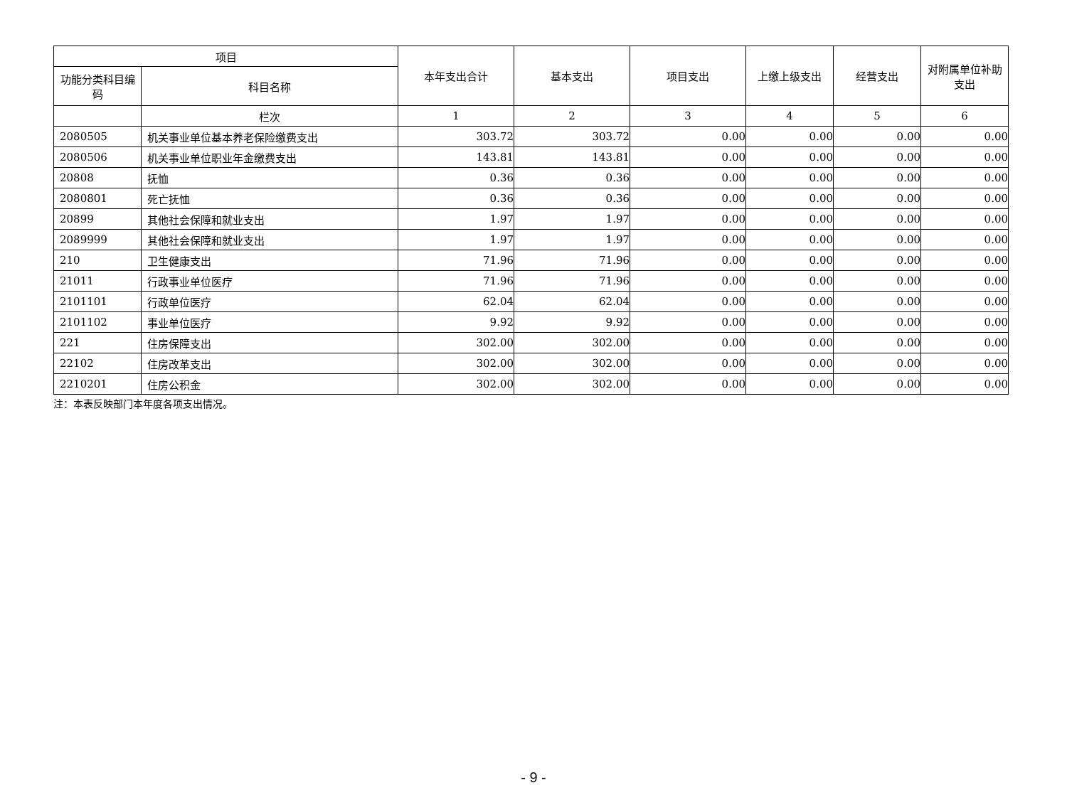| 项目 | | 本年支出合计 | 基本支出 | 项目支出 | 上缴上级支出 | 经营支出 | 对附属单位补助支出 |
| --- | --- | --- | --- | --- | --- | --- | --- |
| 功能分类科目编码 | 科目名称 | | | | | | |
| | 栏次 | 1 | 2 | 3 | 4 | 5 | 6 |
| 2080505 | 机关事业单位基本养老保险缴费支出 | 303.72 | 303.72 | 0.00 | 0.00 | 0.00 | 0.00 |
| 2080506 | 机关事业单位职业年金缴费支出 | 143.81 | 143.81 | 0.00 | 0.00 | 0.00 | 0.00 |
| 20808 | 抚恤 | 0.36 | 0.36 | 0.00 | 0.00 | 0.00 | 0.00 |
| 2080801 | 死亡抚恤 | 0.36 | 0.36 | 0.00 | 0.00 | 0.00 | 0.00 |
| 20899 | 其他社会保障和就业支出 | 1.97 | 1.97 | 0.00 | 0.00 | 0.00 | 0.00 |
| 2089999 | 其他社会保障和就业支出 | 1.97 | 1.97 | 0.00 | 0.00 | 0.00 | 0.00 |
| 210 | 卫生健康支出 | 71.96 | 71.96 | 0.00 | 0.00 | 0.00 | 0.00 |
| 21011 | 行政事业单位医疗 | 71.96 | 71.96 | 0.00 | 0.00 | 0.00 | 0.00 |
| 2101101 | 行政单位医疗 | 62.04 | 62.04 | 0.00 | 0.00 | 0.00 | 0.00 |
| 2101102 | 事业单位医疗 | 9.92 | 9.92 | 0.00 | 0.00 | 0.00 | 0.00 |
| 221 | 住房保障支出 | 302.00 | 302.00 | 0.00 | 0.00 | 0.00 | 0.00 |
| 22102 | 住房改革支出 | 302.00 | 302.00 | 0.00 | 0.00 | 0.00 | 0.00 |
| 2210201 | 住房公积金 | 302.00 | 302.00 | 0.00 | 0.00 | 0.00 | 0.00 |
注：本表反映部门本年度各项支出情况。
- 9 -